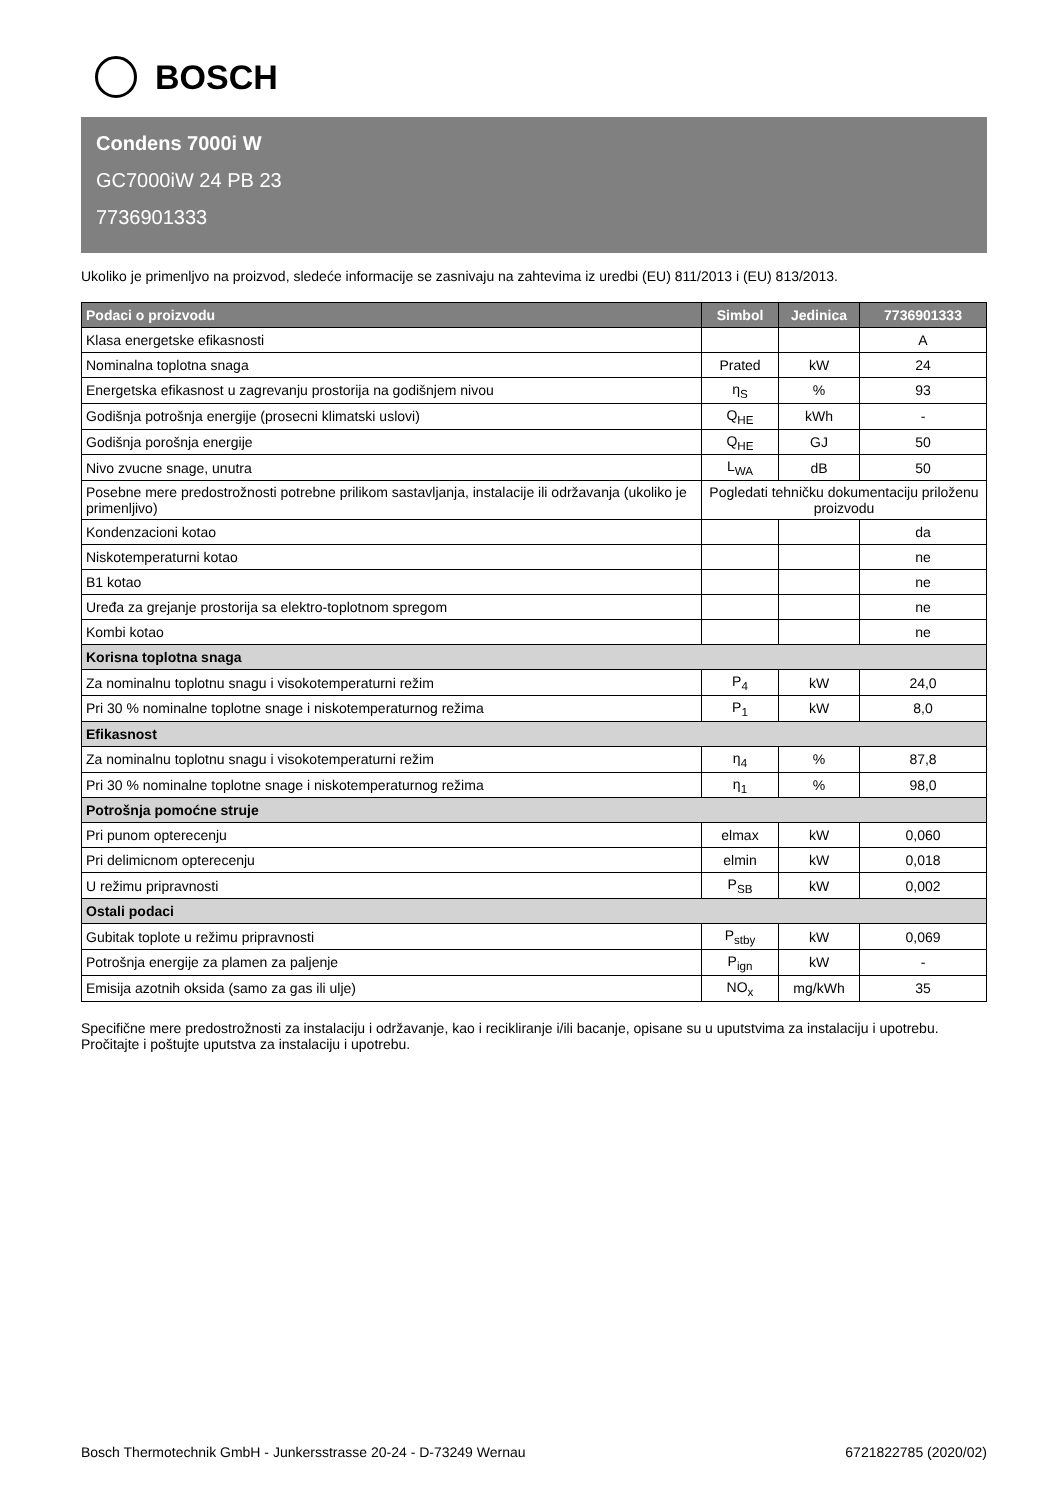BOSCH
Condens 7000i W
GC7000iW 24 PB 23
7736901333
Ukoliko je primenljvo na proizvod, sledeće informacije se zasnivaju na zahtevima iz uredbi (EU) 811/2013 i (EU) 813/2013.
| Podaci o proizvodu | Simbol | Jedinica | 7736901333 |
| --- | --- | --- | --- |
| Klasa energetske efikasnosti | | | A |
| Nominalna toplotna snaga | Prated | kW | 24 |
| Energetska efikasnost u zagrevanju prostorija na godišnjem nivou | η<sub>S</sub> | % | 93 |
| Godišnja potrošnja energije (prosecni klimatski uslovi) | Q<sub>HE</sub> | kWh | - |
| Godišnja porošnja energije | Q<sub>HE</sub> | GJ | 50 |
| Nivo zvucne snage, unutra | L<sub>WA</sub> | dB | 50 |
| Posebne mere predostrožnosti potrebne prilikom sastavljanja, instalacije ili održavanja (ukoliko je primenljivo) | Pogledati tehničku dokumentaciju priloženu proizvodu | | |
| Kondenzacioni kotao | | | da |
| Niskotemperaturni kotao | | | ne |
| B1 kotao | | | ne |
| Uređa za grejanje prostorija sa elektro-toplotnom spregom | | | ne |
| Kombi kotao | | | ne |
| Korisna toplotna snaga | | | |
| Za nominalnu toplotnu snagu i visokotemperaturni režim | P<sub>4</sub> | kW | 24,0 |
| Pri 30 % nominalne toplotne snage i niskotemperaturnog režima | P<sub>1</sub> | kW | 8,0 |
| Efikasnost | | | |
| Za nominalnu toplotnu snagu i visokotemperaturni režim | η<sub>4</sub> | % | 87,8 |
| Pri 30 % nominalne toplotne snage i niskotemperaturnog režima | η<sub>1</sub> | % | 98,0 |
| Potrošnja pomoćne struje | | | |
| Pri punom opterecenju | elmax | kW | 0,060 |
| Pri delimicnom opterecenju | elmin | kW | 0,018 |
| U režimu pripravnosti | P<sub>SB</sub> | kW | 0,002 |
| Ostali podaci | | | |
| Gubitak toplote u režimu pripravnosti | P<sub>stby</sub> | kW | 0,069 |
| Potrošnja energije za plamen za paljenje | P<sub>ign</sub> | kW | - |
| Emisija azotnih oksida (samo za gas ili ulje) | NO<sub>x</sub> | mg/kWh | 35 |
Specifične mere predostrožnosti za instalaciju i održavanje, kao i recikliranje i/ili bacanje, opisane su u uputstvima za instalaciju i upotrebu. Pročitajte i poštujte uputstva za instalaciju i upotrebu.
Bosch Thermotechnik GmbH - Junkersstrasse 20-24 - D-73249 Wernau 6721822785 (2020/02)